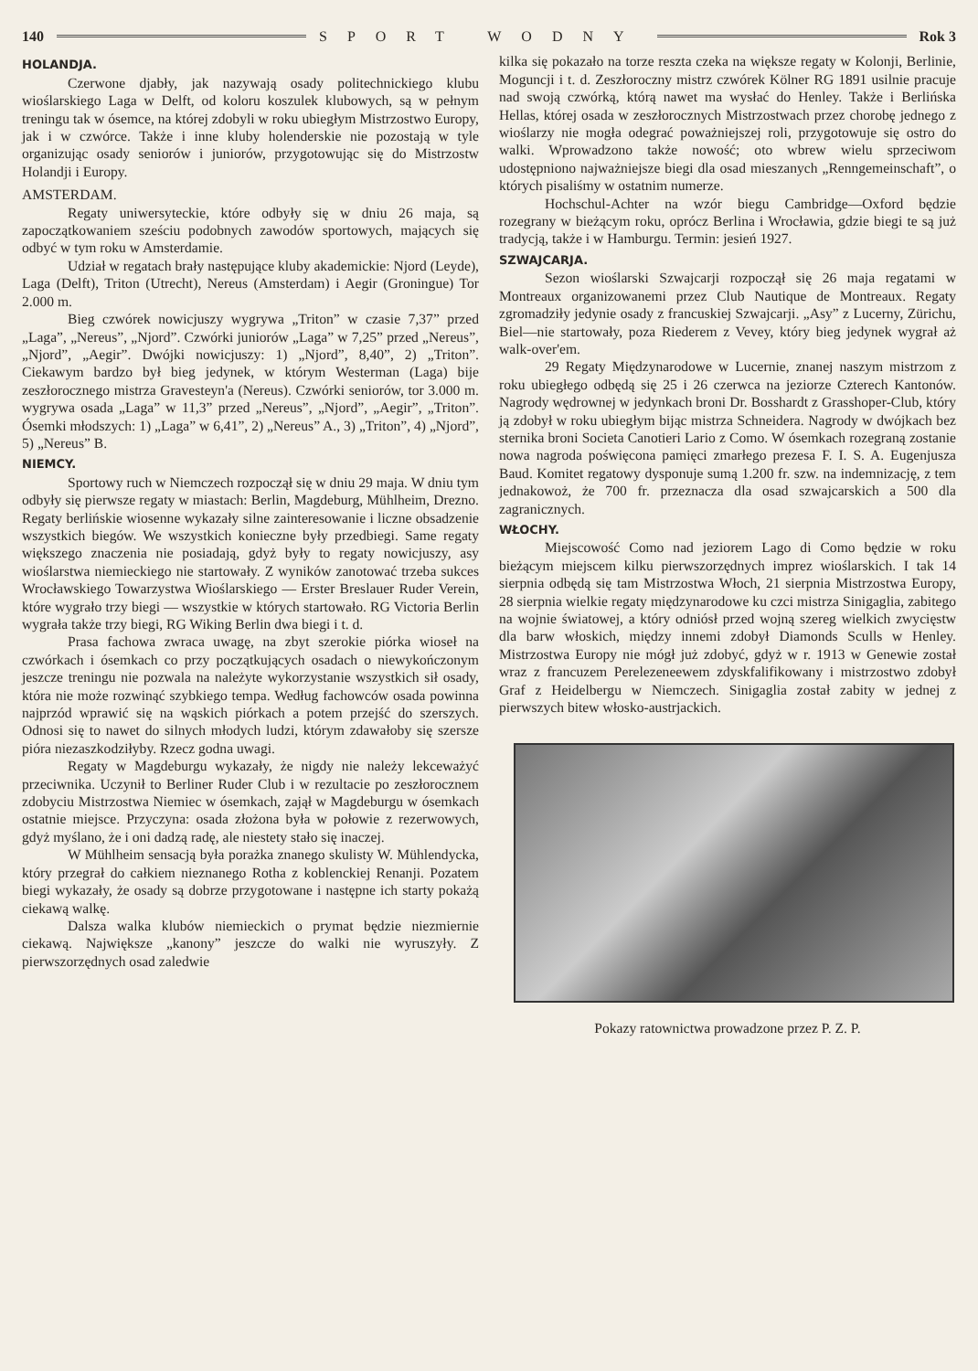140 SPORT WODNY Rok 3
HOLANDJA.
Czerwone djabły, jak nazywają osady politechnickiego klubu wioślarskiego Laga w Delft, od koloru koszulek klubowych, są w pełnym treningu tak w ósemce, na której zdobyli w roku ubiegłym Mistrzostwo Europy, jak i w czwórce. Także i inne kluby holenderskie nie pozostają w tyle organizując osady seniorów i juniorów, przygotowując się do Mistrzostw Holandji i Europy.
AMSTERDAM.
Regaty uniwersyteckie, które odbyły się w dniu 26 maja, są zapoczątkowaniem sześciu podobnych zawodów sportowych, mających się odbyć w tym roku w Amsterdamie.
Udział w regatach brały następujące kluby akademickie: Njord (Leyde), Laga (Delft), Triton (Utrecht), Nereus (Amsterdam) i Aegir (Groningue) Tor 2.000 m.
Bieg czwórek nowicjuszy wygrywa „Triton” w czasie 7,37” przed „Laga”, „Nereus”, „Njord”. Czwórki juniorów „Laga” w 7,25” przed „Nereus”, „Njord”, „Aegir”. Dwójki nowicjuszy: 1) „Njord”, 8,40”, 2) „Triton”. Ciekawym bardzo był bieg jedynek, w którym Westerman (Laga) bije zeszłorocznego mistrza Gravesteyn'a (Nereus). Czwórki seniorów, tor 3.000 m. wygrywa osada „Laga” w 11,3” przed „Nereus”, „Njord”, „Aegir”, „Triton”. Ósemki młodszych: 1) „Laga” w 6,41”, 2) „Nereus” A., 3) „Triton”, 4) „Njord”, 5) „Nereus” B.
NIEMCY.
Sportowy ruch w Niemczech rozpoczął się w dniu 29 maja. W dniu tym odbyły się pierwsze regaty w miastach: Berlin, Magdeburg, Mühlheim, Drezno. Regaty berlińskie wiosenne wykazały silne zainteresowanie i liczne obsadzenie wszystkich biegów. We wszystkich konieczne były przedbiegi. Same regaty większego znaczenia nie posiadają, gdyż były to regaty nowicjuszy, asy wioślarstwa niemieckiego nie startowały. Z wyników zanotować trzeba sukces Wrocławskiego Towarzystwa Wioślarskiego — Erster Breslauer Ruder Verein, które wygrało trzy biegi — wszystkie w których startowało. RG Victoria Berlin wygrała także trzy biegi, RG Wiking Berlin dwa biegi i t. d.
Prasa fachowa zwraca uwagę, na zbyt szerokie piórka wioseł na czwórkach i ósemkach co przy początkujących osadach o niewykończonym jeszcze treningu nie pozwala na należyte wykorzystanie wszystkich sił osady, która nie może rozwinąć szybkiego tempa. Według fachowców osada powinna najprzód wprawić się na wąskich piórkach a potem przejść do szerszych. Odnosi się to nawet do silnych młodych ludzi, którym zdawałoby się szersze pióra niezaszkodziłyby. Rzecz godna uwagi.
Regaty w Magdeburgu wykazały, że nigdy nie należy lekceważyć przeciwnika. Uczynił to Berliner Ruder Club i w rezultacie po zeszłorocznem zdobyciu Mistrzostwa Niemiec w ósemkach, zajął w Magdeburgu w ósemkach ostatnie miejsce. Przyczyna: osada złożona była w połowie z rezerwowych, gdyż myślano, że i oni dadzą radę, ale niestety stało się inaczej.
W Mühlheim sensacją była porażka znanego skulisty W. Mühlendycka, który przegrał do całkiem nieznanego Rotha z koblenckiej Renanji. Pozatem biegi wykazały, że osady są dobrze przygotowane i następne ich starty pokażą ciekawą walkę.
Dalsza walka klubów niemieckich o prymat będzie niezmiernie ciekawą. Największe „kanony” jeszcze do walki nie wyruszyły. Z pierwszorzędnych osad zaledwie
kilka się pokazało na torze reszta czeka na większe regaty w Kolonji, Berlinie, Moguncji i t. d. Zeszłoroczny mistrz czwórek Kölner RG 1891 usilnie pracuje nad swoją czwórką, którą nawet ma wysłać do Henley. Także i Berlińska Hellas, której osada w zeszłorocznych Mistrzostwach przez chorobę jednego z wioślarzy nie mogła odegrać poważniejszej roli, przygotowuje się ostro do walki. Wprowadzono także nowość; oto wbrew wielu sprzeciwom udostępniono najważniejsze biegi dla osad mieszanych „Renngemeinschaft”, o których pisaliśmy w ostatnim numerze.
Hochschul-Achter na wzór biegu Cambridge—Oxford będzie rozegrany w bieżącym roku, oprócz Berlina i Wrocławia, gdzie biegi te są już tradycją, także i w Hamburgu. Termin: jesień 1927.
SZWAJCARJA.
Sezon wioślarski Szwajcarji rozpoczął się 26 maja regatami w Montreaux organizowanemi przez Club Nautique de Montreaux. Regaty zgromadziły jedynie osady z francuskiej Szwajcarji. „Asy” z Lucerny, Zürichu, Biel—nie startowały, poza Riederem z Vevey, który bieg jedynek wygrał aż walk-over'em.
29 Regaty Międzynarodowe w Lucernie, znanej naszym mistrzom z roku ubiegłego odbędą się 25 i 26 czerwca na jeziorze Czterech Kantonów. Nagrody wędrownej w jedynkach broni Dr. Bosshardt z Grasshoper-Club, który ją zdobył w roku ubiegłym bijąc mistrza Schneidera. Nagrody w dwójkach bez sternika broni Societa Canotieri Lario z Como. W ósemkach rozegraną zostanie nowa nagroda poświęcona pamięci zmarłego prezesa F. I. S. A. Eugenjusza Baud. Komitet regatowy dysponuje sumą 1.200 fr. szw. na indemnizację, z tem jednakowoż, że 700 fr. przeznacza dla osad szwajcarskich a 500 dla zagranicznych.
WŁOCHY.
Miejscowość Como nad jeziorem Lago di Como będzie w roku bieżącym miejscem kilku pierwszorzędnych imprez wioślarskich. I tak 14 sierpnia odbędą się tam Mistrzostwa Włoch, 21 sierpnia Mistrzostwa Europy, 28 sierpnia wielkie regaty międzynarodowe ku czci mistrza Sinigaglia, zabitego na wojnie światowej, a który odniósł przed wojną szereg wielkich zwycięstw dla barw włoskich, między innemi zdobył Diamonds Sculls w Henley. Mistrzostwa Europy nie mógł już zdobyć, gdyż w r. 1913 w Genewie został wraz z francuzem Perelezeneewem zdyskfalifikowany i mistrzostwo zdobył Graf z Heidelbergu w Niemczech. Sinigaglia został zabity w jednej z pierwszych bitew włosko-austrjackich.
Pokazy ratownictwa prowadzone przez P. Z. P.